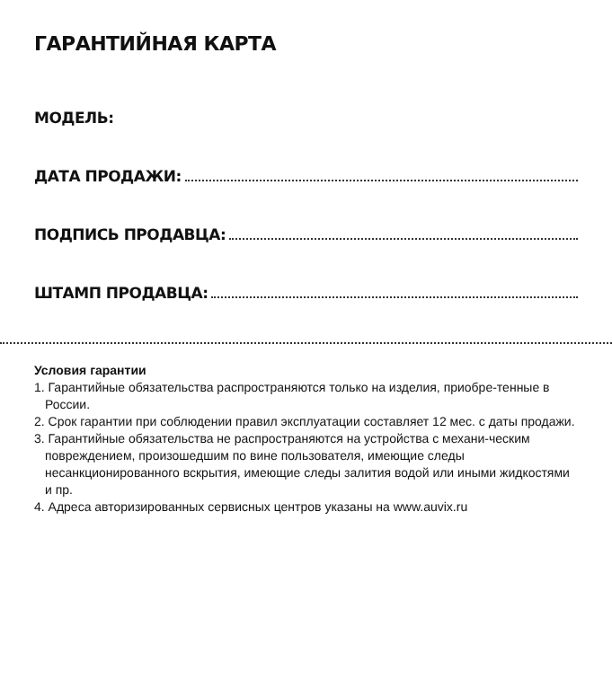ГАРАНТИЙНАЯ КАРТА
МОДЕЛЬ:
ДАТА ПРОДАЖИ:
ПОДПИСЬ ПРОДАВЦА:
ШТАМП ПРОДАВЦА:
Условия гарантии
1. Гарантийные обязательства распространяются только на изделия, приобре-тенные в России.
2. Срок гарантии при соблюдении правил эксплуатации составляет 12 мес. с даты продажи.
3. Гарантийные обязательства не распространяются на устройства с механи-ческим повреждением, произошедшим по вине пользователя, имеющие следы несанкционированного вскрытия, имеющие следы залития водой или иными жидкостями и пр.
4. Адреса авторизированных сервисных центров указаны на www.auvix.ru